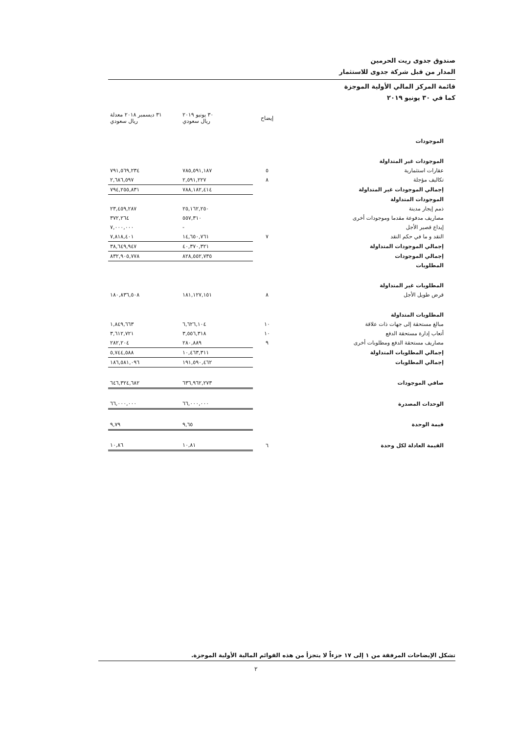صندوق جدوى ريت الحرمين
المدار من قبل شركة جدوى للاستثمار
قائمة المركز المالي الأولية الموجزة
كما في ٣٠ يونيو ٢٠١٩
| | إيضاح | ٣٠ يونيو ٢٠١٩ ريال سعودي | ٣١ ديسمبر ٢٠١٨ معدلة ريال سعودي |
| --- | --- | --- | --- |
| الموجودات | | | |
| الموجودات غير المتداولة | | | |
| عقارات استثمارية | ٥ | ٧٨٥,٥٩١,١٨٧ | ٧٩١,٥٦٩,٢٣٤ |
| تكاليف مؤجلة | ٨ | ٢,٥٩١,٢٢٧ | ٢,٦٨٦,٥٩٧ |
| إجمالي الموجودات غير المتداولة | | ٧٨٨,١٨٢,٤١٤ | ٧٩٤,٢٥٥,٨٣١ |
| الموجودات المتداولة | | | |
| ذمم إيجار مدينة | | ٢٥,١٦٢,٢٥٠ | ٢٣,٤٥٩,٢٨٧ |
| مصاريف مدفوعة مقدما وموجودات أخرى | | ٥٥٧,٣١٠ | ٣٧٢,٢٦٤ |
| إيداع قصير الأجل | | - | ٧,٠٠٠,٠٠٠ |
| النقد و ما في حكم النقد | ٧ | ١٤,٦٥٠,٧٦١ | ٧,٨١٨,٤٠١ |
| إجمالي الموجودات المتداولة | | ٤٠,٣٧٠,٣٢١ | ٣٨,٦٤٩,٩٤٧ |
| إجمالي الموجودات | | ٨٢٨,٥٥٢,٧٣٥ | ٨٣٢,٩٠٥,٧٧٨ |
| المطلوبات | | | |
| المطلوبات غير المتداولة | | | |
| قرض طويل الأجل | ٨ | ١٨١,١٢٧,١٥١ | ١٨٠,٨٣٦,٥٠٨ |
| المطلوبات المتداولة | | | |
| مبالغ مستحقة إلى جهات ذات علاقة | ١٠ | ٦,٦٢٦,١٠٤ | ١,٨٤٩,٦٦٣ |
| أتعاب إدارة مستحقة الدفع | ١٠ | ٣,٥٥٦,٣١٨ | ٣,٦١٢,٧٢١ |
| مصاريف مستحقة الدفع ومطلوبات أخرى | ٩ | ٢٨٠,٨٨٩ | ٢٨٢,٢٠٤ |
| إجمالي المطلوبات المتداولة | | ١٠,٤٦٣,٣١١ | ٥,٧٤٤,٥٨٨ |
| إجمالي المطلوبات | | ١٩١,٥٩٠,٤٦٢ | ١٨٦,٥٨١,٠٩٦ |
| صافي الموجودات | | ٦٣٦,٩٦٢,٢٧٣ | ٦٤٦,٣٢٤,٦٨٢ |
| الوحدات المصدرة | | ٦٦,٠٠٠,٠٠٠ | ٦٦,٠٠٠,٠٠٠ |
| قيمة الوحدة | | ٩,٦٥ | ٩,٧٩ |
| القيمة العادلة لكل وحدة | ٦ | ١٠,٨١ | ١٠,٨٦ |
تشكل الإيضاحات المرفقة من ١ إلى ١٧ جزءاً لا يتجزأ من هذه القوائم المالية الأولية الموجزة.
٢